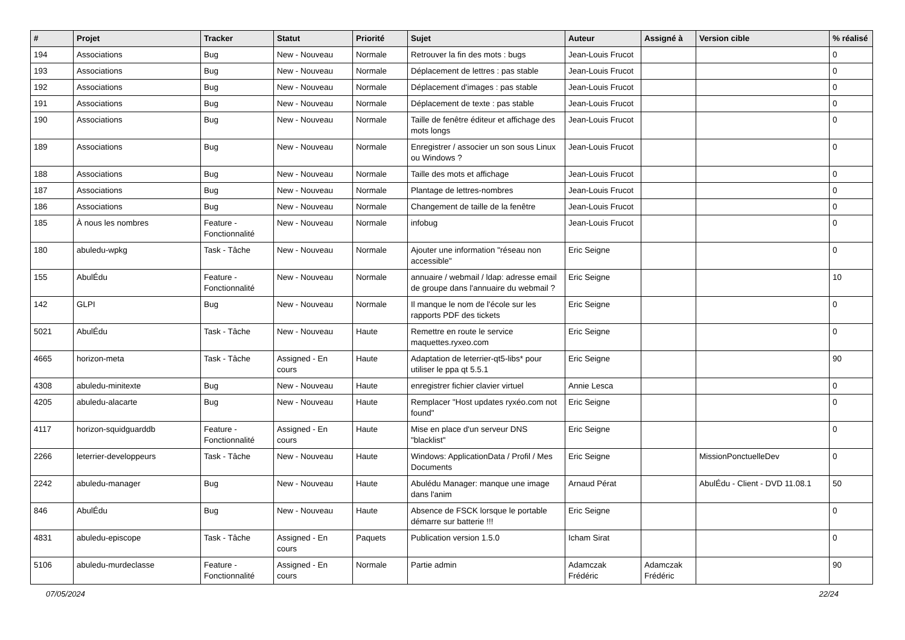| # | Projet | Tracker | Statut | Priorité | Sujet | Auteur | Assigné à | Version cible | % réalisé |
| --- | --- | --- | --- | --- | --- | --- | --- | --- | --- |
| 194 | Associations | Bug | New - Nouveau | Normale | Retrouver la fin des mots : bugs | Jean-Louis Frucot | | | 0 |
| 193 | Associations | Bug | New - Nouveau | Normale | Déplacement de lettres : pas stable | Jean-Louis Frucot | | | 0 |
| 192 | Associations | Bug | New - Nouveau | Normale | Déplacement d'images : pas stable | Jean-Louis Frucot | | | 0 |
| 191 | Associations | Bug | New - Nouveau | Normale | Déplacement de texte : pas stable | Jean-Louis Frucot | | | 0 |
| 190 | Associations | Bug | New - Nouveau | Normale | Taille de fenêtre éditeur et affichage des mots longs | Jean-Louis Frucot | | | 0 |
| 189 | Associations | Bug | New - Nouveau | Normale | Enregistrer / associer un son sous Linux ou Windows ? | Jean-Louis Frucot | | | 0 |
| 188 | Associations | Bug | New - Nouveau | Normale | Taille des mots et affichage | Jean-Louis Frucot | | | 0 |
| 187 | Associations | Bug | New - Nouveau | Normale | Plantage de lettres-nombres | Jean-Louis Frucot | | | 0 |
| 186 | Associations | Bug | New - Nouveau | Normale | Changement de taille de la fenêtre | Jean-Louis Frucot | | | 0 |
| 185 | À nous les nombres | Feature - Fonctionnalité | New - Nouveau | Normale | infobug | Jean-Louis Frucot | | | 0 |
| 180 | abuledu-wpkg | Task - Tâche | New - Nouveau | Normale | Ajouter une information "réseau non accessible" | Eric Seigne | | | 0 |
| 155 | AbulÉdu | Feature - Fonctionnalité | New - Nouveau | Normale | annuaire / webmail / ldap: adresse email de groupe dans l'annuaire du webmail ? | Eric Seigne | | | 10 |
| 142 | GLPI | Bug | New - Nouveau | Normale | Il manque le nom de l'école sur les rapports PDF des tickets | Eric Seigne | | | 0 |
| 5021 | AbulÉdu | Task - Tâche | New - Nouveau | Haute | Remettre en route le service maquettes.ryxeo.com | Eric Seigne | | | 0 |
| 4665 | horizon-meta | Task - Tâche | Assigned - En cours | Haute | Adaptation de leterrier-qt5-libs* pour utiliser le ppa qt 5.5.1 | Eric Seigne | | | 90 |
| 4308 | abuledu-minitexte | Bug | New - Nouveau | Haute | enregistrer fichier clavier virtuel | Annie Lesca | | | 0 |
| 4205 | abuledu-alacarte | Bug | New - Nouveau | Haute | Remplacer "Host updates ryxéo.com not found" | Eric Seigne | | | 0 |
| 4117 | horizon-squidguarddb | Feature - Fonctionnalité | Assigned - En cours | Haute | Mise en place d'un serveur DNS "blacklist" | Eric Seigne | | | 0 |
| 2266 | leterrier-developpeurs | Task - Tâche | New - Nouveau | Haute | Windows: ApplicationData / Profil / Mes Documents | Eric Seigne | | MissionPonctuelleDev | 0 |
| 2242 | abuledu-manager | Bug | New - Nouveau | Haute | Abulédu Manager: manque une image dans l'anim | Arnaud Pérat | | AbulÉdu - Client - DVD 11.08.1 | 50 |
| 846 | AbulÉdu | Bug | New - Nouveau | Haute | Absence de FSCK lorsque le portable démarre sur batterie !!! | Eric Seigne | | | 0 |
| 4831 | abuledu-episcope | Task - Tâche | Assigned - En cours | Paquets | Publication version 1.5.0 | Icham Sirat | | | 0 |
| 5106 | abuledu-murdeclasse | Feature - Fonctionnalité | Assigned - En cours | Normale | Partie admin | Adamczak Frédéric | Adamczak Frédéric | | 90 |
07/05/2024 22/24